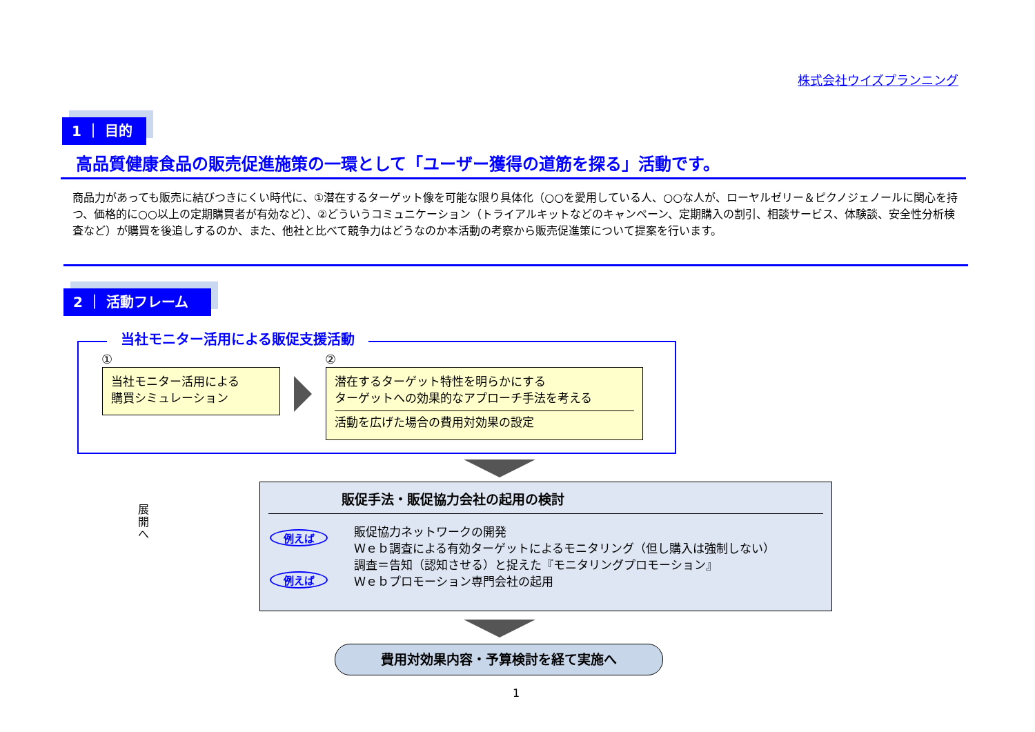株式会社ウイズプランニング
1 ｜ 目的
高品質健康食品の販売促進施策の一環として「ユーザー獲得の道筋を探る」活動です。
商品力があっても販売に結びつきにくい時代に、①潜在するターゲット像を可能な限り具体化（○○を愛用している人、○○な人が、ローヤルゼリー＆ピクノジェノールに関心を持つ、価格的に○○以上の定期購買者が有効など）、②どういうコミュニケーション（トライアルキットなどのキャンペーン、定期購入の割引、相談サービス、体験談、安全性分析検査など）が購買を後追しするのか、また、他社と比べて競争力はどうなのか本活動の考察から販売促進策について提案を行います。
2 ｜ 活動フレーム
当社モニター活用による販促支援活動
① ②
当社モニター活用による
購買シミュレーション
潜在するターゲット特性を明らかにする
ターゲットへの効果的なアプローチ手法を考える
活動を広げた場合の費用対効果の設定
展開へ
販促手法・販促協力会社の起用の検討
例えば
例えば
販促協力ネットワークの開発
Ｗｅｂ調査による有効ターゲットによるモニタリング（但し購入は強制しない）
調査＝告知（認知させる）と捉えた『モニタリングプロモーション』
Ｗｅｂプロモーション専門会社の起用
費用対効果内容・予算検討を経て実施へ
1